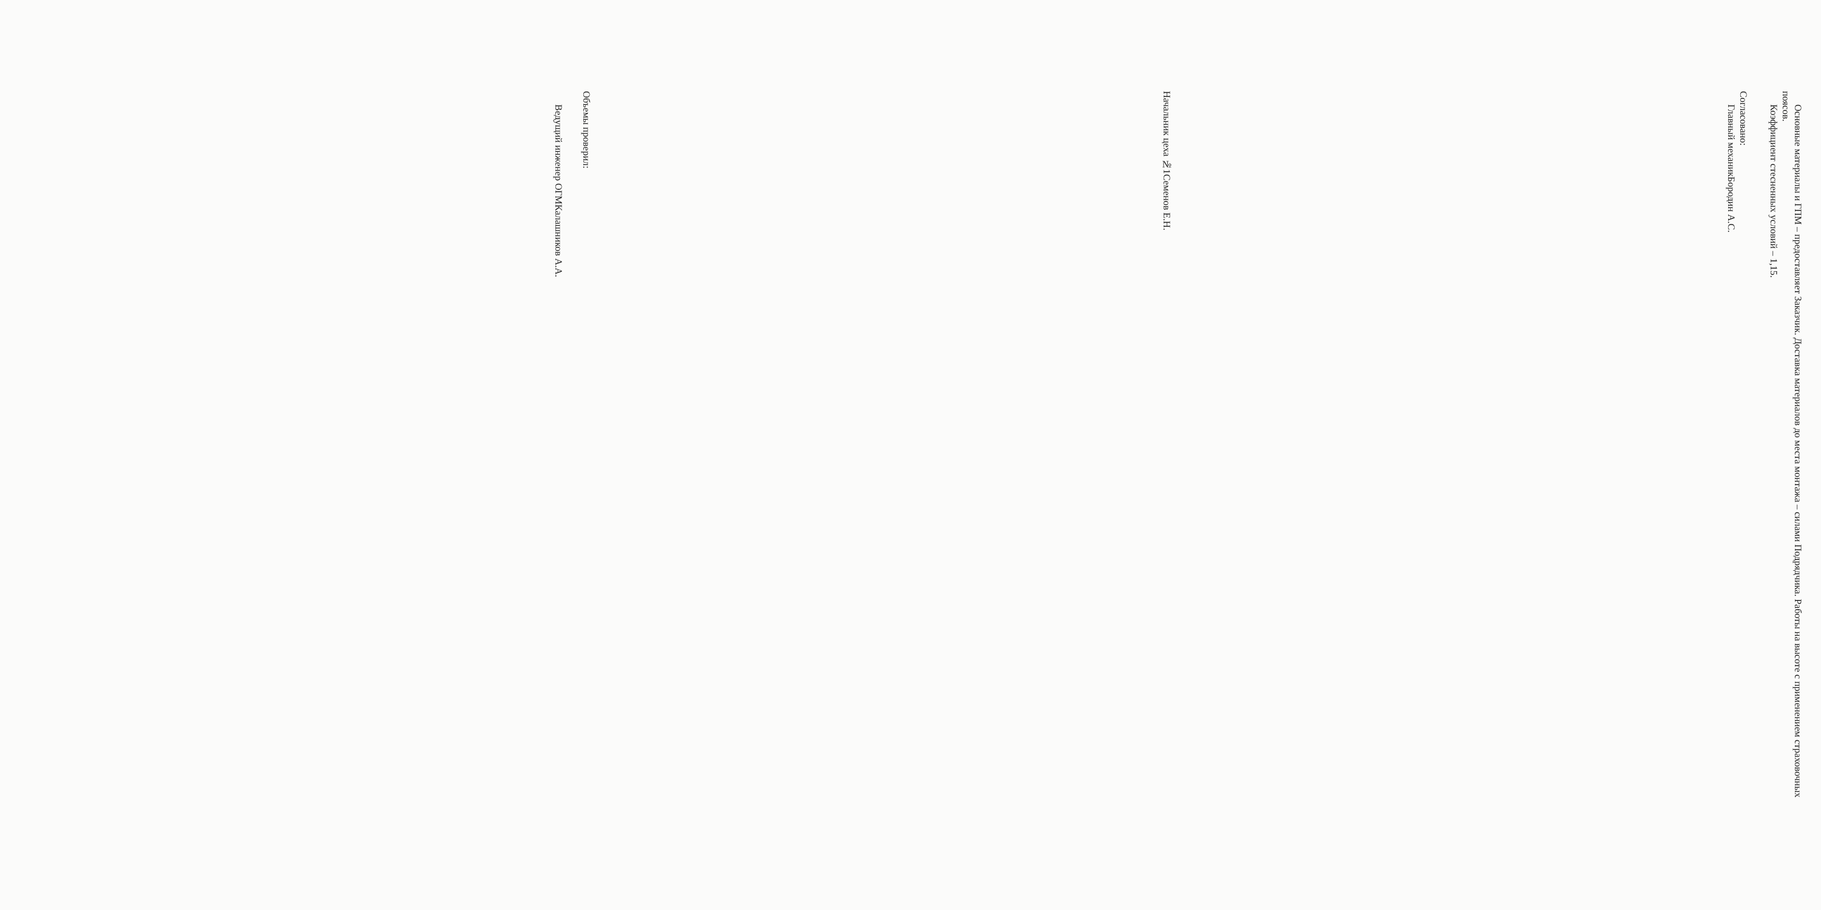Основные материалы и ГПМ – предоставляет Заказчик. Доставка материалов до места монтажа – силами Подрядчика. Работы на высоте с применением страховочных поясов.
Коэффициент стесненных условий – 1,15.
Согласовано:
Главный механик Бородин А.С.
Начальник цеха №1 Семенов Е.Н.
Объемы проверил:
Ведущий инженер ОГМ Калашников А.А.